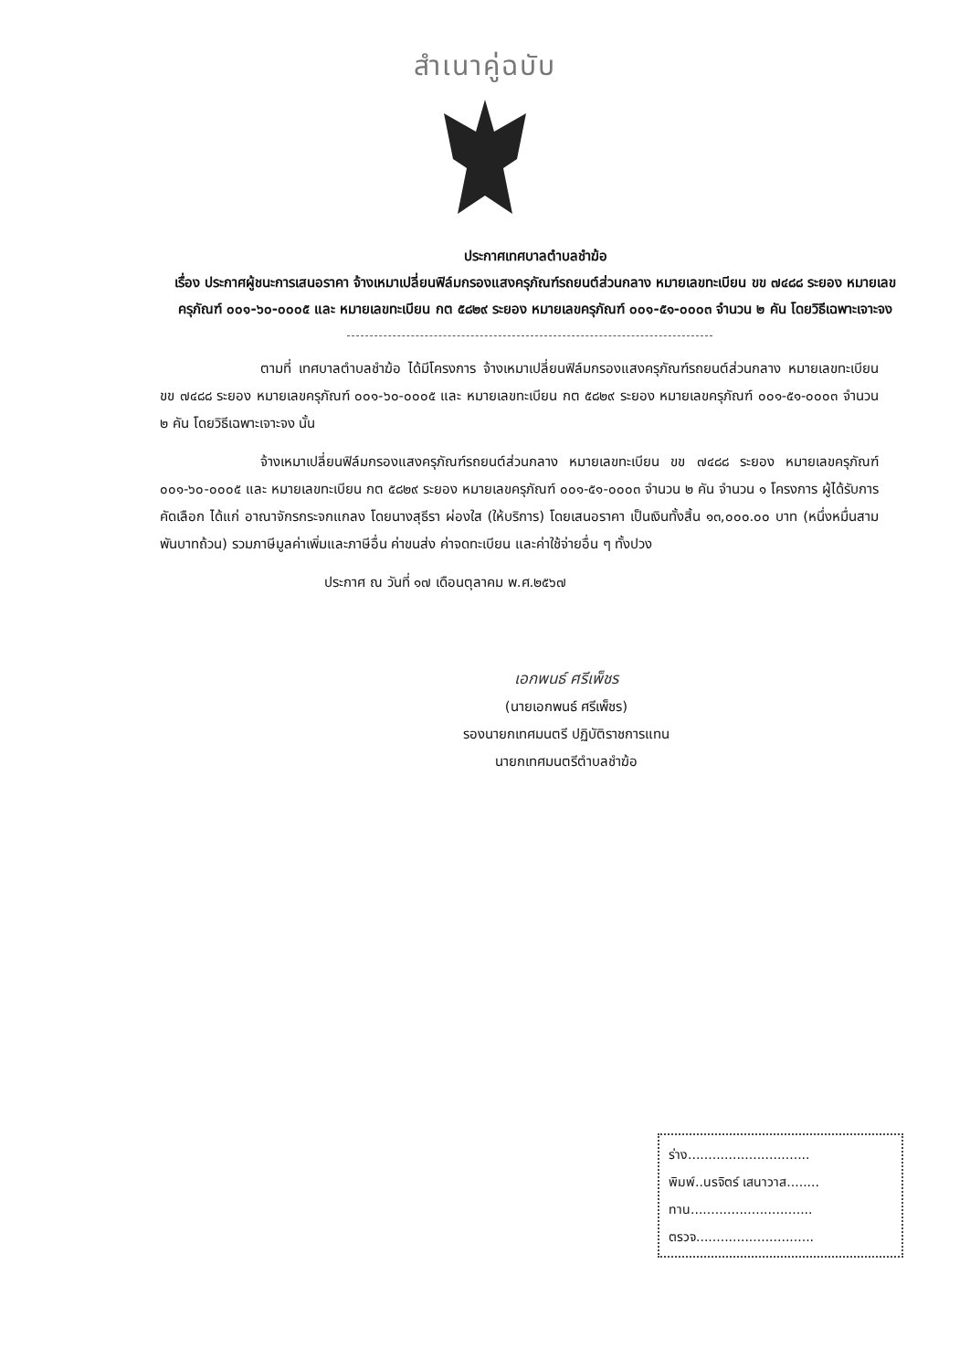สำเนาคู่ฉบับ
ประกาศเทศบาลตำบลชำฆ้อ
เรื่อง ประกาศผู้ชนะการเสนอราคา จ้างเหมาเปลี่ยนฟิล์มกรองแสงครุภัณฑ์รถยนต์ส่วนกลาง หมายเลขทะเบียน ขข ๗๔๘๘ ระยอง หมายเลขครุภัณฑ์ ๐๐๑-๖๐-๐๐๐๕ และ หมายเลขทะเบียน กต ๕๘๒๙ ระยอง หมายเลขครุภัณฑ์ ๐๐๑-๕๑-๐๐๐๓ จำนวน ๒ คัน โดยวิธีเฉพาะเจาะจง
ตามที่ เทศบาลตำบลชำฆ้อ ได้มีโครงการ จ้างเหมาเปลี่ยนฟิล์มกรองแสงครุภัณฑ์รถยนต์ส่วนกลาง หมายเลขทะเบียน ขข ๗๔๘๘ ระยอง หมายเลขครุภัณฑ์ ๐๐๑-๖๐-๐๐๐๕ และ หมายเลขทะเบียน กต ๕๘๒๙ ระยอง หมายเลขครุภัณฑ์ ๐๐๑-๕๑-๐๐๐๓ จำนวน ๒ คัน โดยวิธีเฉพาะเจาะจง นั้น
จ้างเหมาเปลี่ยนฟิล์มกรองแสงครุภัณฑ์รถยนต์ส่วนกลาง หมายเลขทะเบียน ขข ๗๔๘๘ ระยอง หมายเลขครุภัณฑ์ ๐๐๑-๖๐-๐๐๐๕ และ หมายเลขทะเบียน กต ๕๘๒๙ ระยอง หมายเลขครุภัณฑ์ ๐๐๑-๕๑-๐๐๐๓ จำนวน ๒ คัน จำนวน ๑ โครงการ ผู้ได้รับการคัดเลือก ได้แก่ อาณาจักรกระจกแกลง โดยนางสุธีรา ผ่องใส (ให้บริการ) โดยเสนอราคา เป็นเงินทั้งสิ้น ๑๓,๐๐๐.๐๐ บาท (หนึ่งหมื่นสามพันบาทถ้วน) รวมภาษีมูลค่าเพิ่มและภาษีอื่น ค่าขนส่ง ค่าจดทะเบียน และค่าใช้จ่ายอื่น ๆ ทั้งปวง
ประกาศ ณ วันที่ ๑๗ เดือนตุลาคม พ.ศ.๒๕๖๗
เอกพนธ์ ศรีเพ็ชร
(นายเอกพนธ์ ศรีเพ็ชร)
รองนายกเทศมนตรี ปฏิบัติราชการแทน
นายกเทศมนตรีตำบลชำฆ้อ
ร่าง..............................
พิมพ์..นรจิตร์ เสนาวาส........
ทาน..............................
ตรวจ.............................